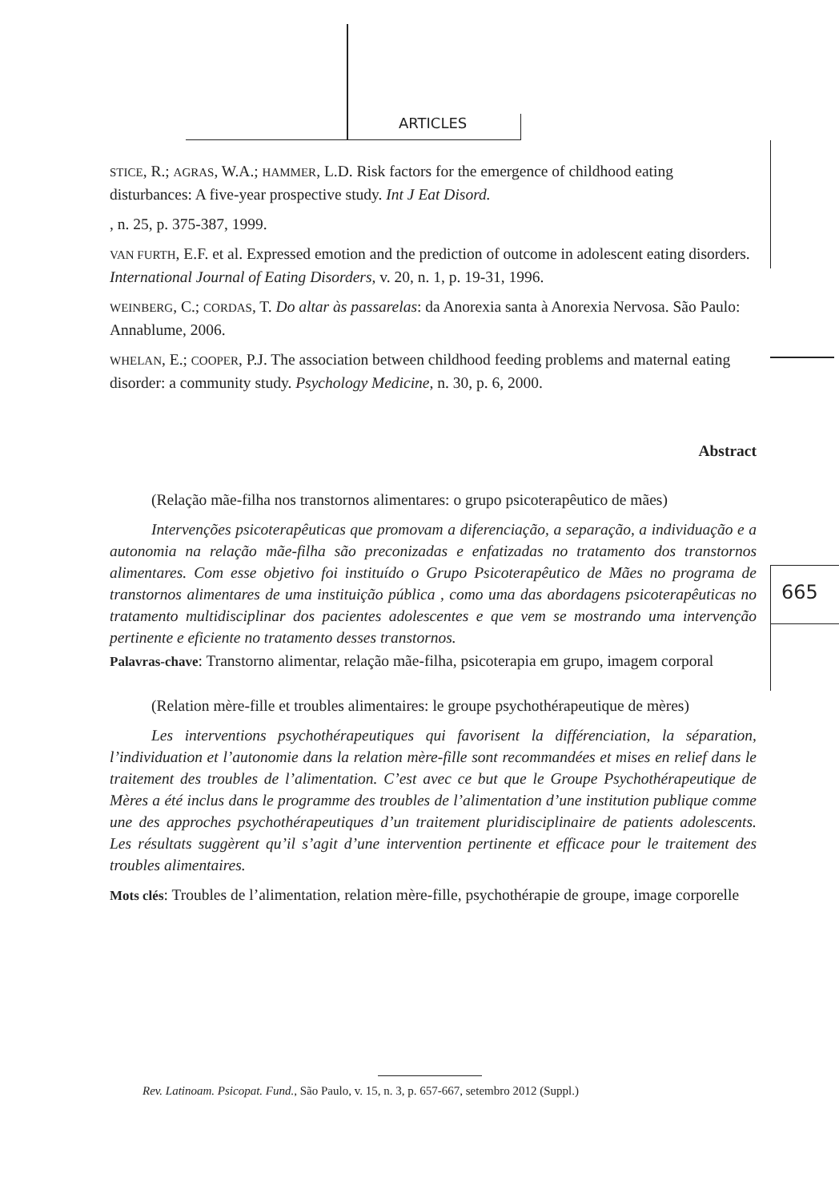ARTICLES
665
STICE, R.; AGRAS, W.A.; HAMMER, L.D. Risk factors for the emergence of childhood eating disturbances: A five-year prospective study. Int J Eat Disord.
, n. 25, p. 375-387, 1999.
VAN FURTH, E.F. et al. Expressed emotion and the prediction of outcome in adolescent eating disorders. International Journal of Eating Disorders, v. 20, n. 1, p. 19-31, 1996.
WEINBERG, C.; CORDAS, T. Do altar às passarelas: da Anorexia santa à Anorexia Nervosa. São Paulo: Annablume, 2006.
WHELAN, E.; COOPER, P.J. The association between childhood feeding problems and maternal eating disorder: a community study. Psychology Medicine, n. 30, p. 6, 2000.
Abstract
(Relação mãe-filha nos transtornos alimentares: o grupo psicoterapêutico de mães)
Intervenções psicoterapêuticas que promovam a diferenciação, a separação, a individuação e a autonomia na relação mãe-filha são preconizadas e enfatizadas no tratamento dos transtornos alimentares. Com esse objetivo foi instituído o Grupo Psicoterapêutico de Mães no programa de transtornos alimentares de uma instituição pública , como uma das abordagens psicoterapêuticas no tratamento multidisciplinar dos pacientes adolescentes e que vem se mostrando uma intervenção pertinente e eficiente no tratamento desses transtornos.
Palavras-chave: Transtorno alimentar, relação mãe-filha, psicoterapia em grupo, imagem corporal
(Relation mère-fille et troubles alimentaires: le groupe psychothérapeutique de mères)
Les interventions psychothérapeutiques qui favorisent la différenciation, la séparation, l’individuation et l’autonomie dans la relation mère-fille sont recommandées et mises en relief dans le traitement des troubles de l’alimentation. C’est avec ce but que le Groupe Psychothérapeutique de Mères a été inclus dans le programme des troubles de l’alimentation d’une institution publique comme une des approches psychothérapeutiques d’un traitement pluridisciplinaire de patients adolescents. Les résultats suggèrent qu’il s’agit d’une intervention pertinente et efficace pour le traitement des troubles alimentaires.
Mots clés: Troubles de l’alimentation, relation mère-fille, psychothérapie de groupe, image corporelle
Rev. Latinoam. Psicopat. Fund., São Paulo, v. 15, n. 3, p. 657-667, setembro 2012 (Suppl.)